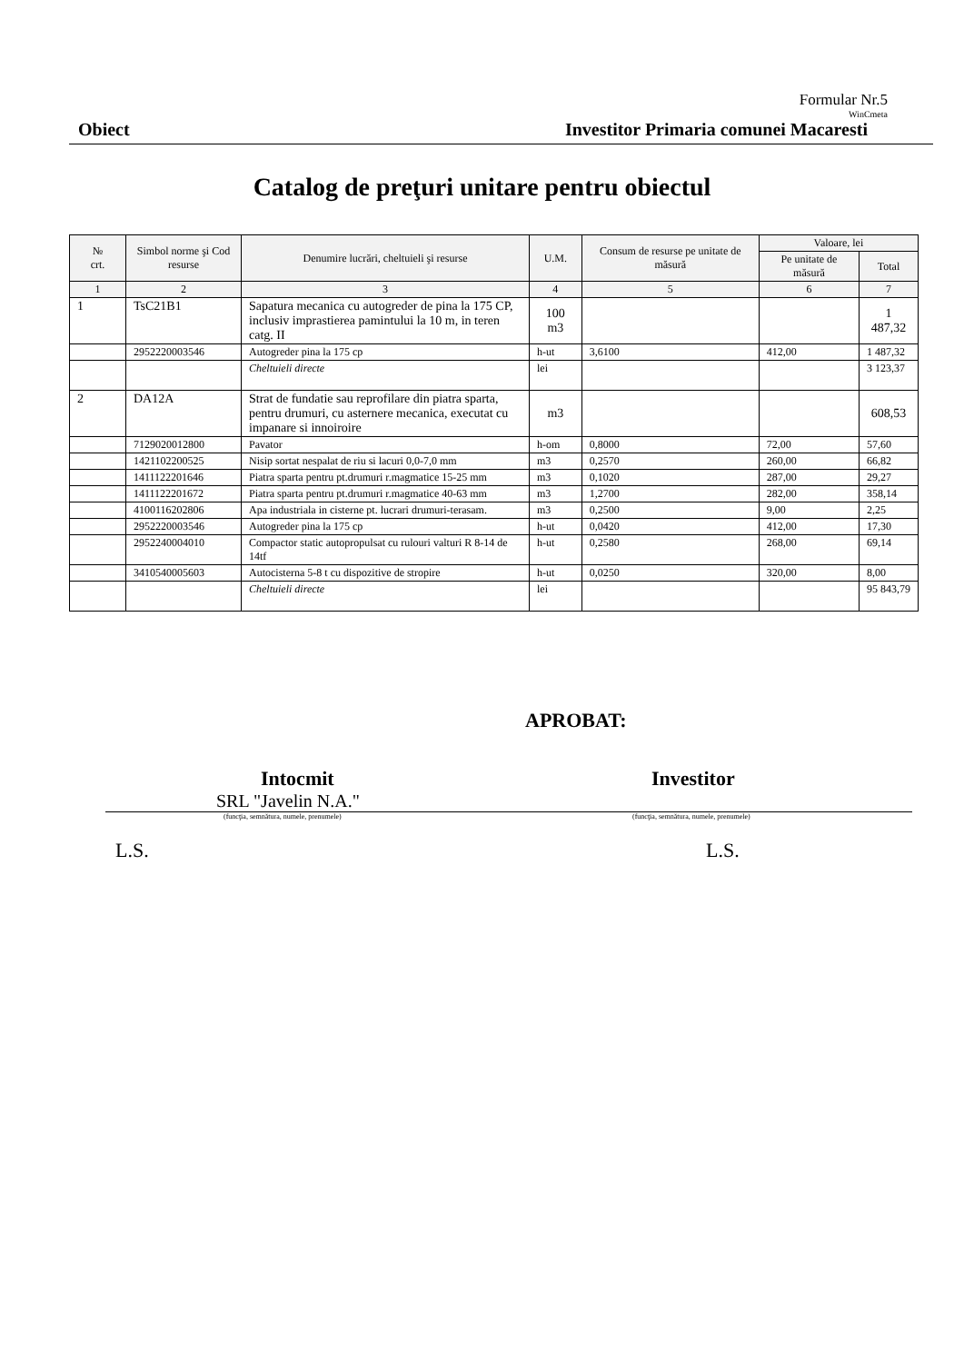Formular Nr.5
WinCmeta
Obiect Investitor Primaria comunei Macaresti
Catalog de preţuri unitare pentru obiectul
| № crt. | Simbol norme şi Cod resurse | Denumire lucrări, cheltuieli şi resurse | U.M. | Consum de resurse pe unitate de măsură | Valoare, lei | |
| --- | --- | --- | --- | --- | --- | --- |
| | | | | | Pe unitate de măsură | Total |
| 1 | 2 | 3 | 4 | 5 | 6 | 7 |
| 1 | TsC21B1 | Sapatura mecanica cu autogreder de pina la 175 CP, inclusiv imprastierea pamintului la 10 m, in teren catg. II | 100 m3 | | | 1 487,32 |
| | 2952220003546 | Autogreder pina la 175 cp | h-ut | 3,6100 | 412,00 | 1 487,32 |
| | | Cheltuieli directe | lei | | | 3 123,37 |
| 2 | DA12A | Strat de fundatie sau reprofilare din piatra sparta, pentru drumuri, cu asternere mecanica, executat cu impanare si innoiroire | m3 | | | 608,53 |
| | 7129020012800 | Pavator | h-om | 0,8000 | 72,00 | 57,60 |
| | 1421102200525 | Nisip sortat nespalat de riu si lacuri 0,0-7,0 mm | m3 | 0,2570 | 260,00 | 66,82 |
| | 1411122201646 | Piatra sparta pentru pt.drumuri r.magmatice 15-25 mm | m3 | 0,1020 | 287,00 | 29,27 |
| | 1411122201672 | Piatra sparta pentru pt.drumuri r.magmatice 40-63 mm | m3 | 1,2700 | 282,00 | 358,14 |
| | 4100116202806 | Apa industriala in cisterne pt. lucrari drumuri-terasam. | m3 | 0,2500 | 9,00 | 2,25 |
| | 2952220003546 | Autogreder pina la 175 cp | h-ut | 0,0420 | 412,00 | 17,30 |
| | 2952240004010 | Compactor static autopropulsat cu rulouri valturi R 8-14 de 14tf | h-ut | 0,2580 | 268,00 | 69,14 |
| | 3410540005603 | Autocisterna 5-8 t cu dispozitive de stropire | h-ut | 0,0250 | 320,00 | 8,00 |
| | | Cheltuieli directe | lei | | | 95 843,79 |
APROBAT:
Intocmit Investitor
SRL "Javelin N.A."
(funcţia, semnătura, numele, prenumele) (funcţia, semnătura, numele, prenumele)
L.S. L.S.